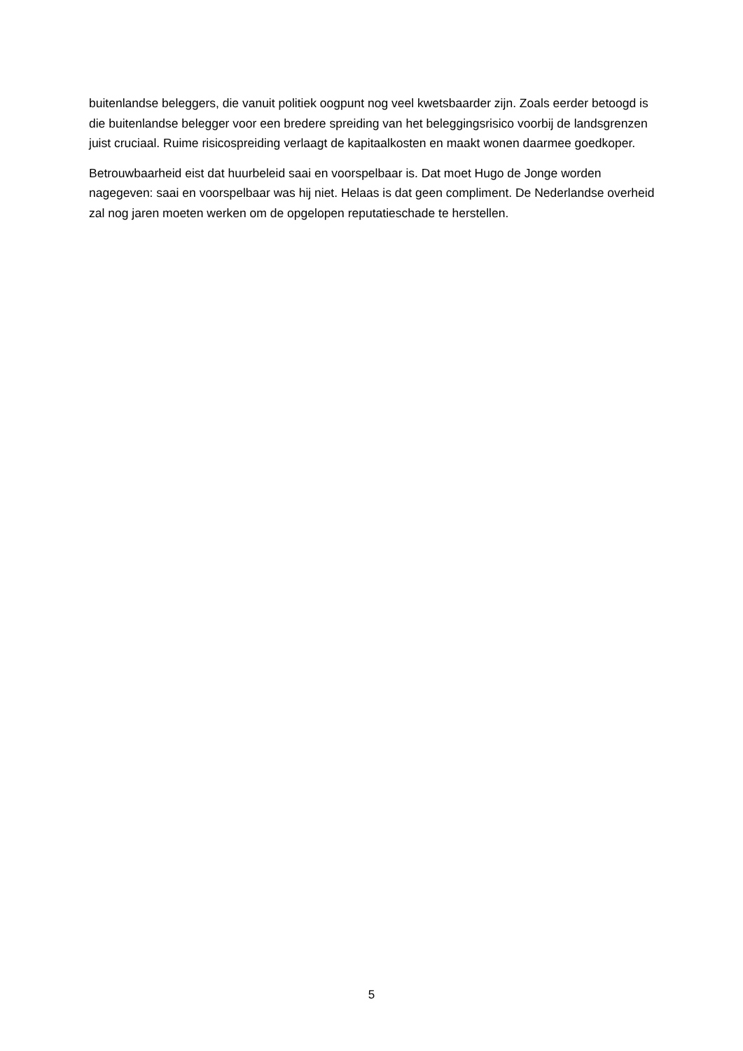buitenlandse beleggers, die vanuit politiek oogpunt nog veel kwetsbaarder zijn. Zoals eerder betoogd is die buitenlandse belegger voor een bredere spreiding van het beleggingsrisico voorbij de landsgrenzen juist cruciaal. Ruime risicospreiding verlaagt de kapitaalkosten en maakt wonen daarmee goedkoper.
Betrouwbaarheid eist dat huurbeleid saai en voorspelbaar is. Dat moet Hugo de Jonge worden nagegeven: saai en voorspelbaar was hij niet. Helaas is dat geen compliment. De Nederlandse overheid zal nog jaren moeten werken om de opgelopen reputatieschade te herstellen.
5